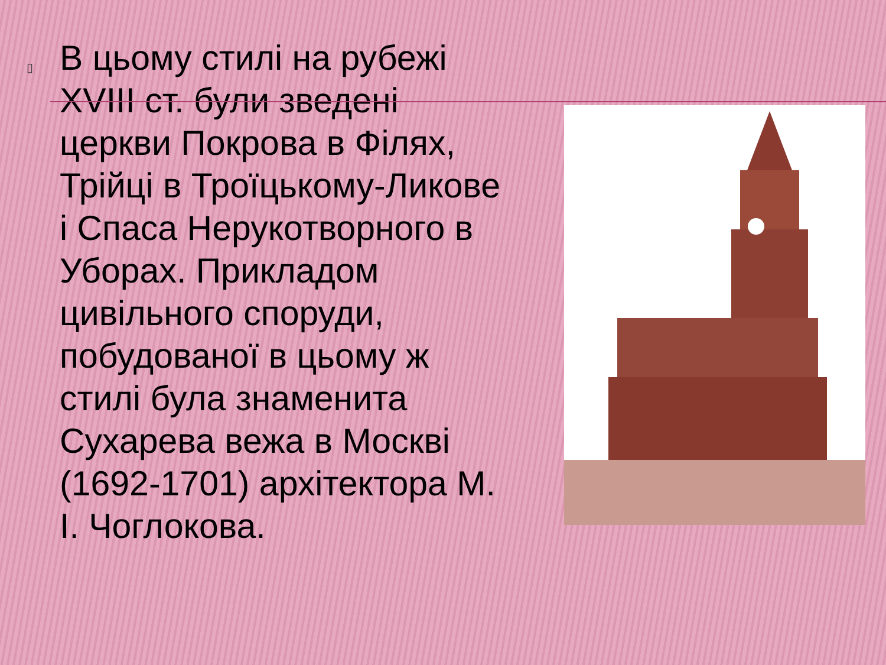▯
В цьому стилі на рубежі XVIII ст. були зведені церкви Покрова в Філях, Трійці в Троїцькому-Ликове і Спаса Нерукотворного в Уборах. Прикладом цивільного споруди, побудованої в цьому ж стилі була знаменита Сухарева вежа в Москві (1692-1701) архітектора М. І. Чоглокова.